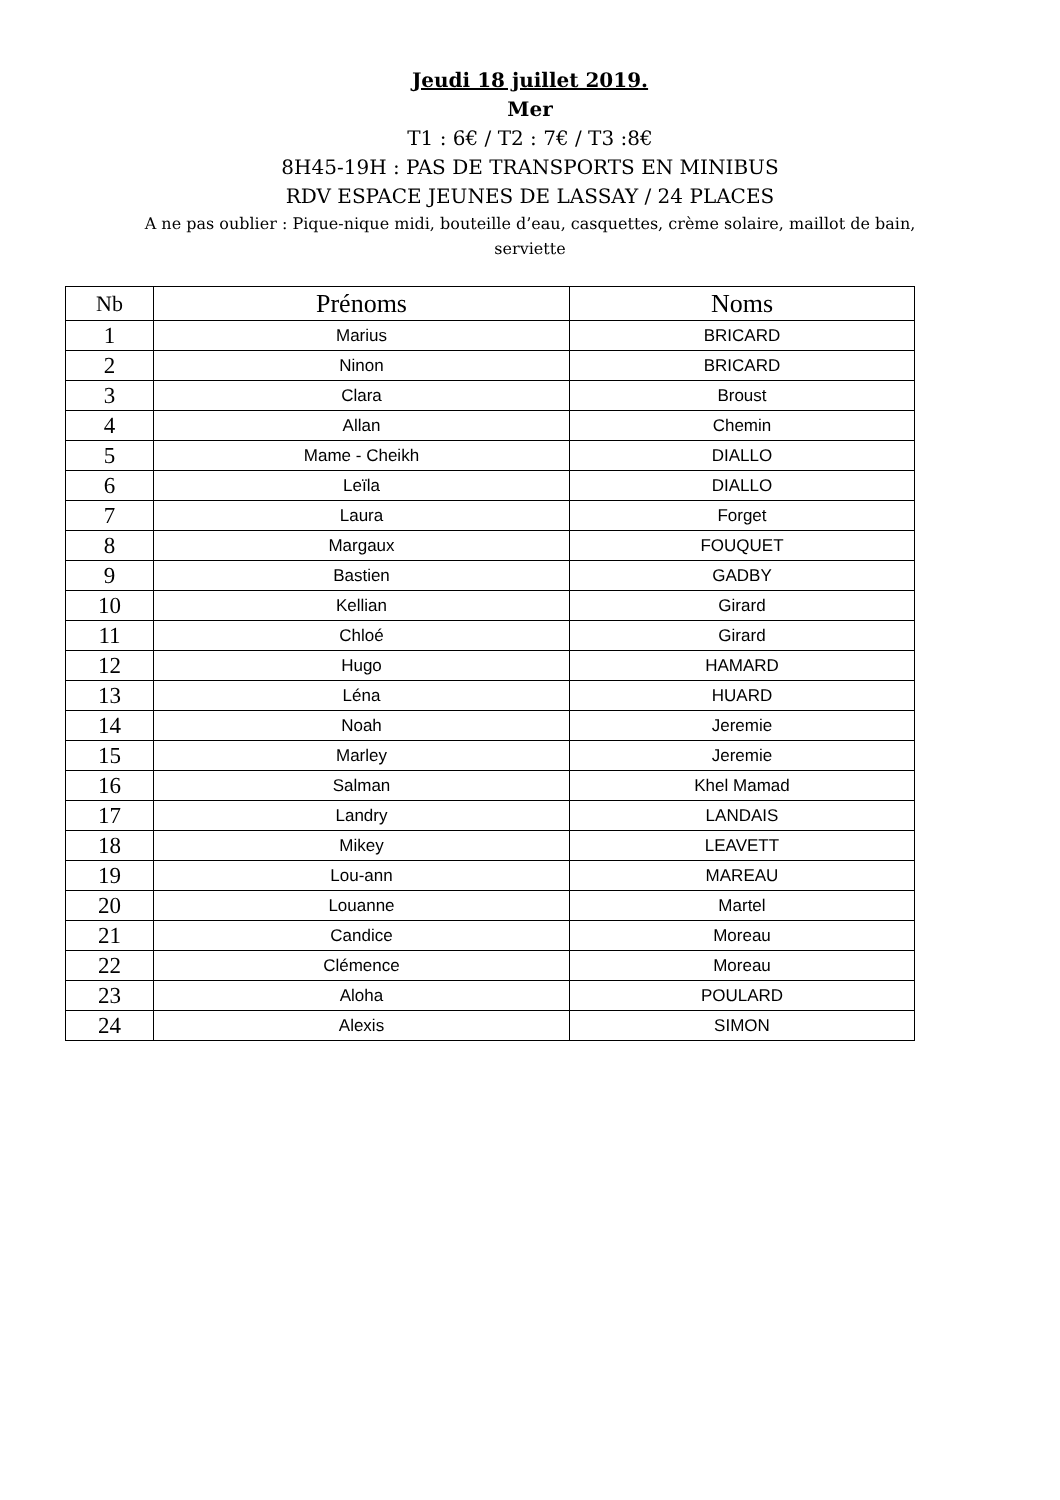Jeudi 18 juillet 2019.
Mer
T1 : 6€ / T2 : 7€ / T3 :8€
8H45-19H : PAS DE TRANSPORTS EN MINIBUS
RDV ESPACE JEUNES DE LASSAY / 24 PLACES
A ne pas oublier : Pique-nique midi, bouteille d’eau, casquettes, crème solaire, maillot de bain,
serviette
| Nb | Prénoms | Noms |
| --- | --- | --- |
| 1 | Marius | BRICARD |
| 2 | Ninon | BRICARD |
| 3 | Clara | Broust |
| 4 | Allan | Chemin |
| 5 | Mame - Cheikh | DIALLO |
| 6 | Leïla | DIALLO |
| 7 | Laura | Forget |
| 8 | Margaux | FOUQUET |
| 9 | Bastien | GADBY |
| 10 | Kellian | Girard |
| 11 | Chloé | Girard |
| 12 | Hugo | HAMARD |
| 13 | Léna | HUARD |
| 14 | Noah | Jeremie |
| 15 | Marley | Jeremie |
| 16 | Salman | Khel Mamad |
| 17 | Landry | LANDAIS |
| 18 | Mikey | LEAVETT |
| 19 | Lou-ann | MAREAU |
| 20 | Louanne | Martel |
| 21 | Candice | Moreau |
| 22 | Clémence | Moreau |
| 23 | Aloha | POULARD |
| 24 | Alexis | SIMON |